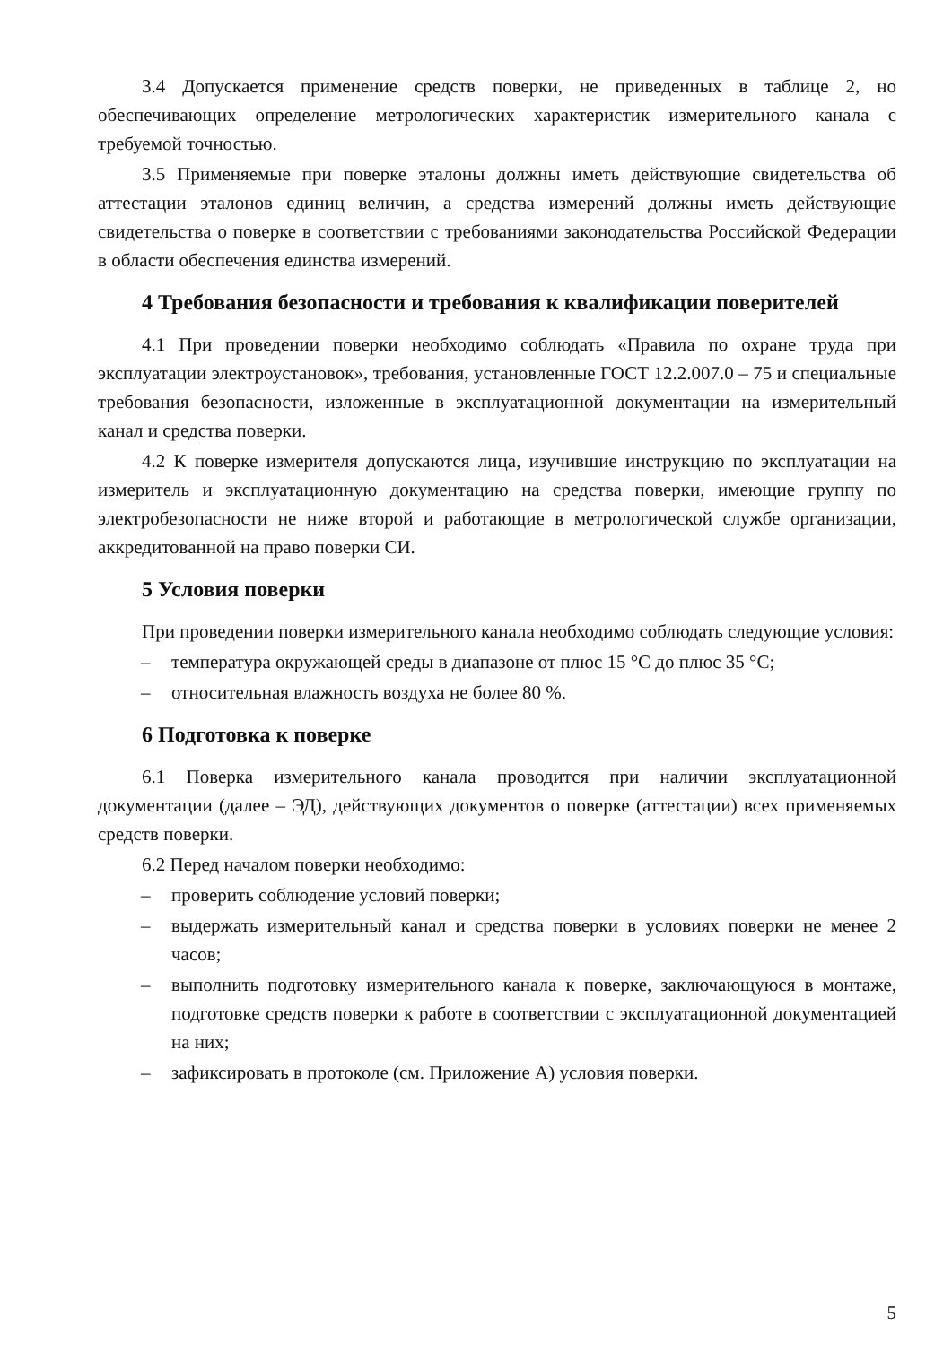3.4 Допускается применение средств поверки, не приведенных в таблице 2, но обеспечивающих определение метрологических характеристик измерительного канала с требуемой точностью.
3.5 Применяемые при поверке эталоны должны иметь действующие свидетельства об аттестации эталонов единиц величин, а средства измерений должны иметь действующие свидетельства о поверке в соответствии с требованиями законодательства Российской Федерации в области обеспечения единства измерений.
4 Требования безопасности и требования к квалификации поверителей
4.1 При проведении поверки необходимо соблюдать «Правила по охране труда при эксплуатации электроустановок», требования, установленные ГОСТ 12.2.007.0 – 75 и специальные требования безопасности, изложенные в эксплуатационной документации на измерительный канал и средства поверки.
4.2 К поверке измерителя допускаются лица, изучившие инструкцию по эксплуатации на измеритель и эксплуатационную документацию на средства поверки, имеющие группу по электробезопасности не ниже второй и работающие в метрологической службе организации, аккредитованной на право поверки СИ.
5 Условия поверки
При проведении поверки измерительного канала необходимо соблюдать следующие условия:
– температура окружающей среды в диапазоне от плюс 15 °C до плюс 35 °C;
– относительная влажность воздуха не более 80 %.
6 Подготовка к поверке
6.1 Поверка измерительного канала проводится при наличии эксплуатационной документации (далее – ЭД), действующих документов о поверке (аттестации) всех применяемых средств поверки.
6.2 Перед началом поверки необходимо:
– проверить соблюдение условий поверки;
– выдержать измерительный канал и средства поверки в условиях поверки не менее 2 часов;
– выполнить подготовку измерительного канала к поверке, заключающуюся в монтаже, подготовке средств поверки к работе в соответствии с эксплуатационной документацией на них;
– зафиксировать в протоколе (см. Приложение А) условия поверки.
5